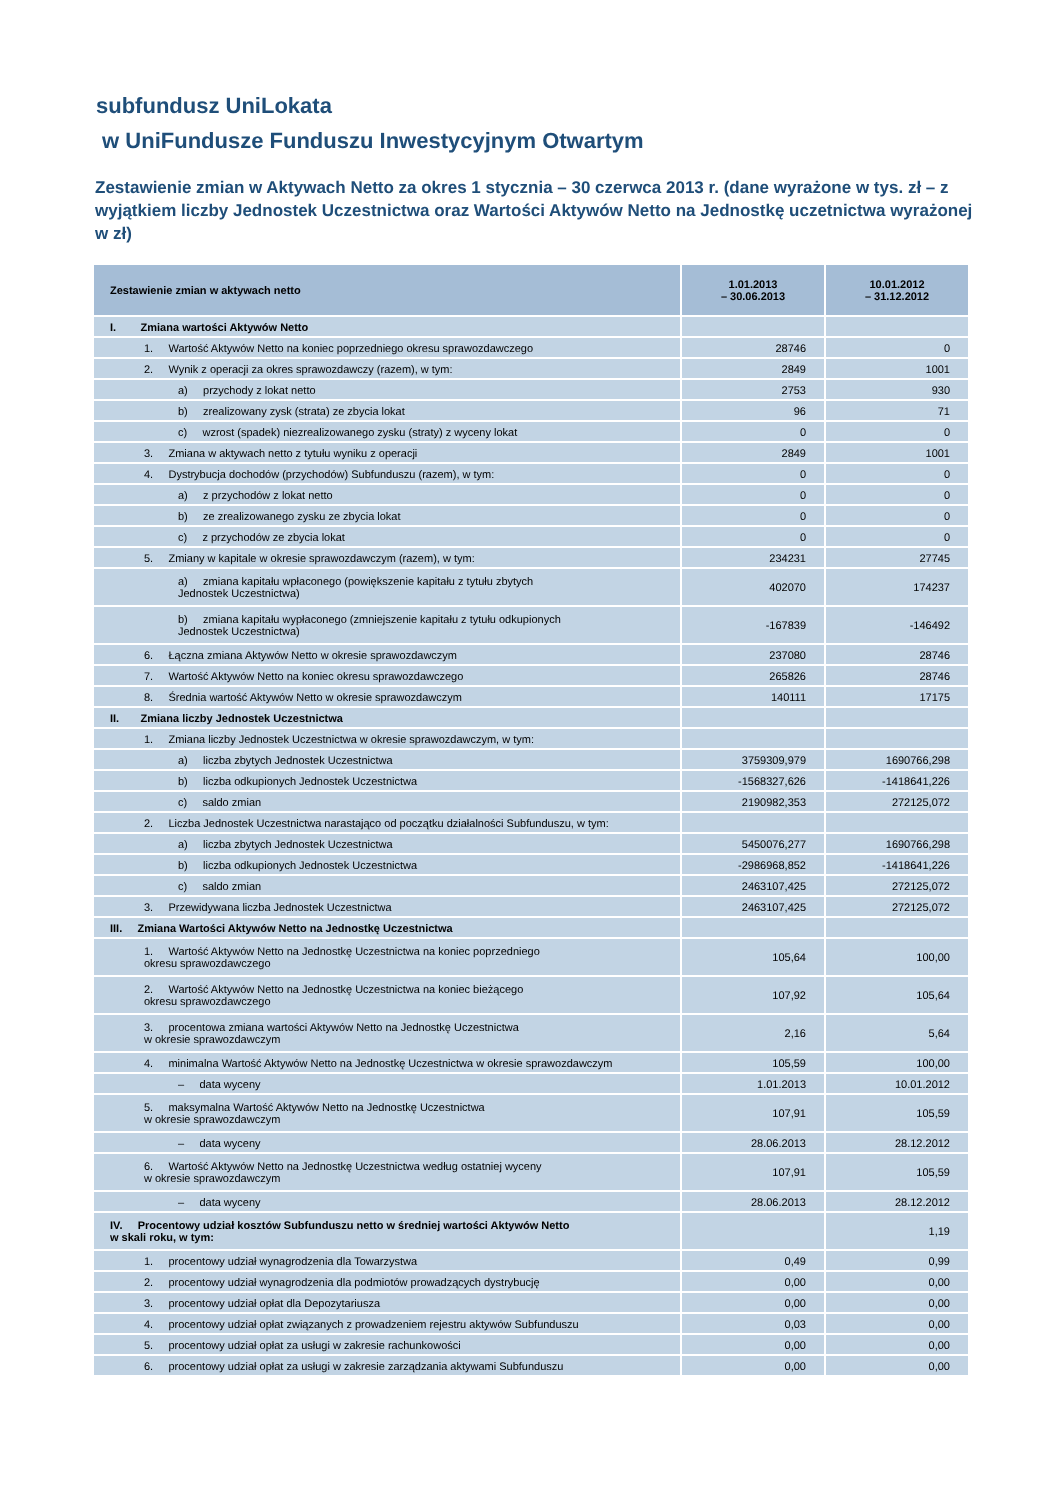subfundusz UniLokata
w UniFundusze Funduszu Inwestycyjnym Otwartym
Zestawienie zmian w Aktywach Netto za okres 1 stycznia – 30 czerwca 2013 r. (dane wyrażone w tys. zł – z wyjątkiem liczby Jednostek Uczestnictwa oraz Wartości Aktywów Netto na Jednostkę uczetnictwa wyrażonej w zł)
| Zestawienie zmian w aktywach netto | 1.01.2013 – 30.06.2013 | 10.01.2012 – 31.12.2012 |
| --- | --- | --- |
| I. Zmiana wartości Aktywów Netto | | |
| 1. Wartość Aktywów Netto na koniec poprzedniego okresu sprawozdawczego | 28746 | 0 |
| 2. Wynik z operacji za okres sprawozdawczy (razem), w tym: | 2849 | 1001 |
| a) przychody z lokat netto | 2753 | 930 |
| b) zrealizowany zysk (strata) ze zbycia lokat | 96 | 71 |
| c) wzrost (spadek) niezrealizowanego zysku (straty) z wyceny lokat | 0 | 0 |
| 3. Zmiana w aktywach netto z tytułu wyniku z operacji | 2849 | 1001 |
| 4. Dystrybucja dochodów (przychodów) Subfunduszu (razem), w tym: | 0 | 0 |
| a) z przychodów z lokat netto | 0 | 0 |
| b) ze zrealizowanego zysku ze zbycia lokat | 0 | 0 |
| c) z przychodów ze zbycia lokat | 0 | 0 |
| 5. Zmiany w kapitale w okresie sprawozdawczym (razem), w tym: | 234231 | 27745 |
| a) zmiana kapitału wpłaconego (powiększenie kapitału z tytułu zbytych Jednostek Uczestnictwa) | 402070 | 174237 |
| b) zmiana kapitału wypłaconego (zmniejszenie kapitału z tytułu odkupionych Jednostek Uczestnictwa) | -167839 | -146492 |
| 6. Łączna zmiana Aktywów Netto w okresie sprawozdawczym | 237080 | 28746 |
| 7. Wartość Aktywów Netto na koniec okresu sprawozdawczego | 265826 | 28746 |
| 8. Średnia wartość Aktywów Netto w okresie sprawozdawczym | 140111 | 17175 |
| II. Zmiana liczby Jednostek Uczestnictwa | | |
| 1. Zmiana liczby Jednostek Uczestnictwa w okresie sprawozdawczym, w tym: | | |
| a) liczba zbytych Jednostek Uczestnictwa | 3759309,979 | 1690766,298 |
| b) liczba odkupionych Jednostek Uczestnictwa | -1568327,626 | -1418641,226 |
| c) saldo zmian | 2190982,353 | 272125,072 |
| 2. Liczba Jednostek Uczestnictwa narastająco od początku działalności Subfunduszu, w tym: | | |
| a) liczba zbytych Jednostek Uczestnictwa | 5450076,277 | 1690766,298 |
| b) liczba odkupionych Jednostek Uczestnictwa | -2986968,852 | -1418641,226 |
| c) saldo zmian | 2463107,425 | 272125,072 |
| 3. Przewidywana liczba Jednostek Uczestnictwa | 2463107,425 | 272125,072 |
| III. Zmiana Wartości Aktywów Netto na Jednostkę Uczestnictwa | | |
| 1. Wartość Aktywów Netto na Jednostkę Uczestnictwa na koniec poprzedniego okresu sprawozdawczego | 105,64 | 100,00 |
| 2. Wartość Aktywów Netto na Jednostkę Uczestnictwa na koniec bieżącego okresu sprawozdawczego | 107,92 | 105,64 |
| 3. procentowa zmiana wartości Aktywów Netto na Jednostkę Uczestnictwa w okresie sprawozdawczym | 2,16 | 5,64 |
| 4. minimalna Wartość Aktywów Netto na Jednostkę Uczestnictwa w okresie sprawozdawczym | 105,59 | 100,00 |
| – data wyceny | 1.01.2013 | 10.01.2012 |
| 5. maksymalna Wartość Aktywów Netto na Jednostkę Uczestnictwa w okresie sprawozdawczym | 107,91 | 105,59 |
| – data wyceny | 28.06.2013 | 28.12.2012 |
| 6. Wartość Aktywów Netto na Jednostkę Uczestnictwa według ostatniej wyceny w okresie sprawozdawczym | 107,91 | 105,59 |
| – data wyceny | 28.06.2013 | 28.12.2012 |
| IV. Procentowy udział kosztów Subfunduszu netto w średniej wartości Aktywów Netto w skali roku, w tym: | | 1,19 |
| 1. procentowy udział wynagrodzenia dla Towarzystwa | 0,49 | 0,99 |
| 2. procentowy udział wynagrodzenia dla podmiotów prowadzących dystrybucję | 0,00 | 0,00 |
| 3. procentowy udział opłat dla Depozytariusza | 0,00 | 0,00 |
| 4. procentowy udział opłat związanych z prowadzeniem rejestru aktywów Subfunduszu | 0,03 | 0,00 |
| 5. procentowy udział opłat za usługi w zakresie rachunkowości | 0,00 | 0,00 |
| 6. procentowy udział opłat za usługi w zakresie zarządzania aktywami Subfunduszu | 0,00 | 0,00 |